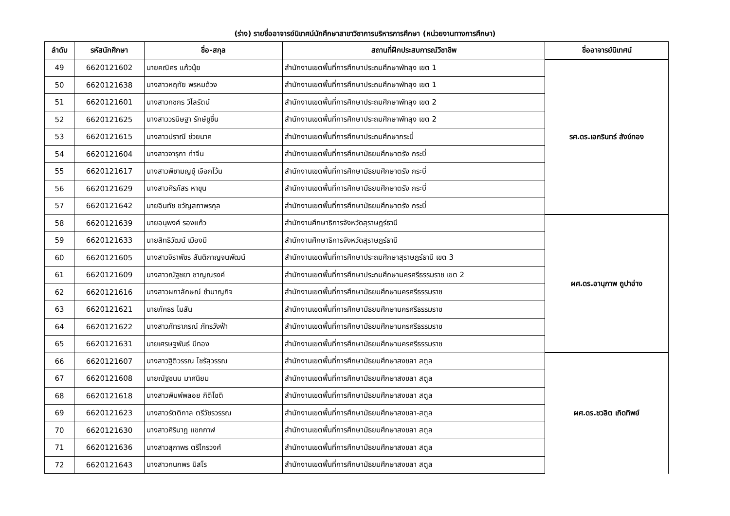(ร่าง) รายชื่ออาจารย์นิเทศน์นักศึกษาสาขาวิชาการบริหารการศึกษา (หน่วยงานทางการศึกษา)
| ลำดับ | รหัสนักศึกษา | ชื่อ-สกุล | สถานที่ฝึกประสบการณ์วิชาชีพ | ชื่ออาจารย์นิเทศน์ |
| --- | --- | --- | --- | --- |
| 49 | 6620121602 | นายคณิศร แก้วนุ้ย | สำนักงานเขตพื้นที่การศึกษาประถมศึกษาพัทลุง เขต 1 | รศ.ดร.เอกรินทร์ สังข์ทอง |
| 50 | 6620121638 | นางสาวหฤทัย พรหมด้วง | สำนักงานเขตพื้นที่การศึกษาประถมศึกษาพัทลุง เขต 1 | |
| 51 | 6620121601 | นางสาวกชกร วิไลรัตน์ | สำนักงานเขตพื้นที่การศึกษาประถมศึกษาพัทลุง เขต 2 | |
| 52 | 6620121625 | นางสาววรนิษฐา รักษ์ชูชื่น | สำนักงานเขตพื้นที่การศึกษาประถมศึกษาพัทลุง เขต 2 | |
| 53 | 6620121615 | นางสาวปราณี ช่วยนาค | สำนักงานเขตพื้นที่การศึกษาประถมศึกษากระบี่ | |
| 54 | 6620121604 | นางสาวจารุภา ท่าจีน | สำนักงานเขตพื้นที่การศึกษามัธยมศึกษาตรัง กระบี่ | |
| 55 | 6620121617 | นางสาวพิชามญชุ์ เจือกโว้น | สำนักงานเขตพื้นที่การศึกษามัธยมศึกษาตรัง กระบี่ | |
| 56 | 6620121629 | นางสาวศิรภัสร หาขุน | สำนักงานเขตพื้นที่การศึกษามัธยมศึกษาตรัง กระบี่ | |
| 57 | 6620121642 | นายอินทัช ขวัญสถาพรกุล | สำนักงานเขตพื้นที่การศึกษามัธยมศึกษาตรัง กระบี่ | |
| 58 | 6620121639 | นายอนุพงศ์ รองแก้ว | สำนักงานศึกษาธิการจังหวัดสุราษฎร์ธานี | ผศ.ดร.อานุภาพ ถูปาอ่าง |
| 59 | 6620121633 | นายสิทธิวัฒน์ เมืองมี | สำนักงานศึกษาธิการจังหวัดสุราษฎร์ธานี | |
| 60 | 6620121605 | นางสาวจิราพัชร สันติกาญจนพัฒน์ | สำนักงานเขตพื้นที่การศึกษาประถมศึกษาสุราษฎร์ธานี เขต 3 | |
| 61 | 6620121609 | นางสาวณัฐชยา ชาญณรงค์ | สำนักงานเขตพื้นที่การศึกษาประถมศึกษานครศรีธรรมราช เขต 2 | |
| 62 | 6620121616 | นางสาวผกาลักษณ์ ชำนาญกิจ | สำนักงานเขตพื้นที่การศึกษามัธยมศึกษานครศรีธรรมราช | |
| 63 | 6620121621 | นายภัคธร ไมสัน | สำนักงานเขตพื้นที่การศึกษามัธยมศึกษานครศรีธรรมราช | |
| 64 | 6620121622 | นางสาวภัทราภรณ์ ภัทรวังฟ้า | สำนักงานเขตพื้นที่การศึกษามัธยมศึกษานครศรีธรรมราช | |
| 65 | 6620121631 | นายเศรษฐพันธ์ มีทอง | สำนักงานเขตพื้นที่การศึกษามัธยมศึกษานครศรีธรรมราช | |
| 66 | 6620121607 | นางสาวฐิติวรรณ ไชรัสุวรรณ | สำนักงานเขตพื้นที่การศึกษามัธยมศึกษาสงขลา สตูล | ผศ.ดร.ชวลิต เกิดทิพย์ |
| 67 | 6620121608 | นายณัฐชนน มาศนิยม | สำนักงานเขตพื้นที่การศึกษามัธยมศึกษาสงขลา สตูล | |
| 68 | 6620121618 | นางสาวพิมพ์พลอย กิติโชติ | สำนักงานเขตพื้นที่การศึกษามัธยมศึกษาสงขลา สตูล | |
| 69 | 6620121623 | นางสาวรัตติกาล ตรีวัชรวรรณ | สำนักงานเขตพื้นที่การศึกษามัธยมศึกษาสงขลา-สตูล | |
| 70 | 6620121630 | นางสาวศิรินาฎ แขกกาฬ | สำนักงานเขตพื้นที่การศึกษามัธยมศึกษาสงขลา สตูล | |
| 71 | 6620121636 | นางสาวสุภาพร ตรีไกรวงศ์ | สำนักงานเขตพื้นที่การศึกษามัธยมศึกษาสงขลา สตูล | |
| 72 | 6620121643 | นางสาวกนกพร มิสโร | สำนักงานเขตพื้นที่การศึกษามัธยมศึกษาสงขลา สตูล | |